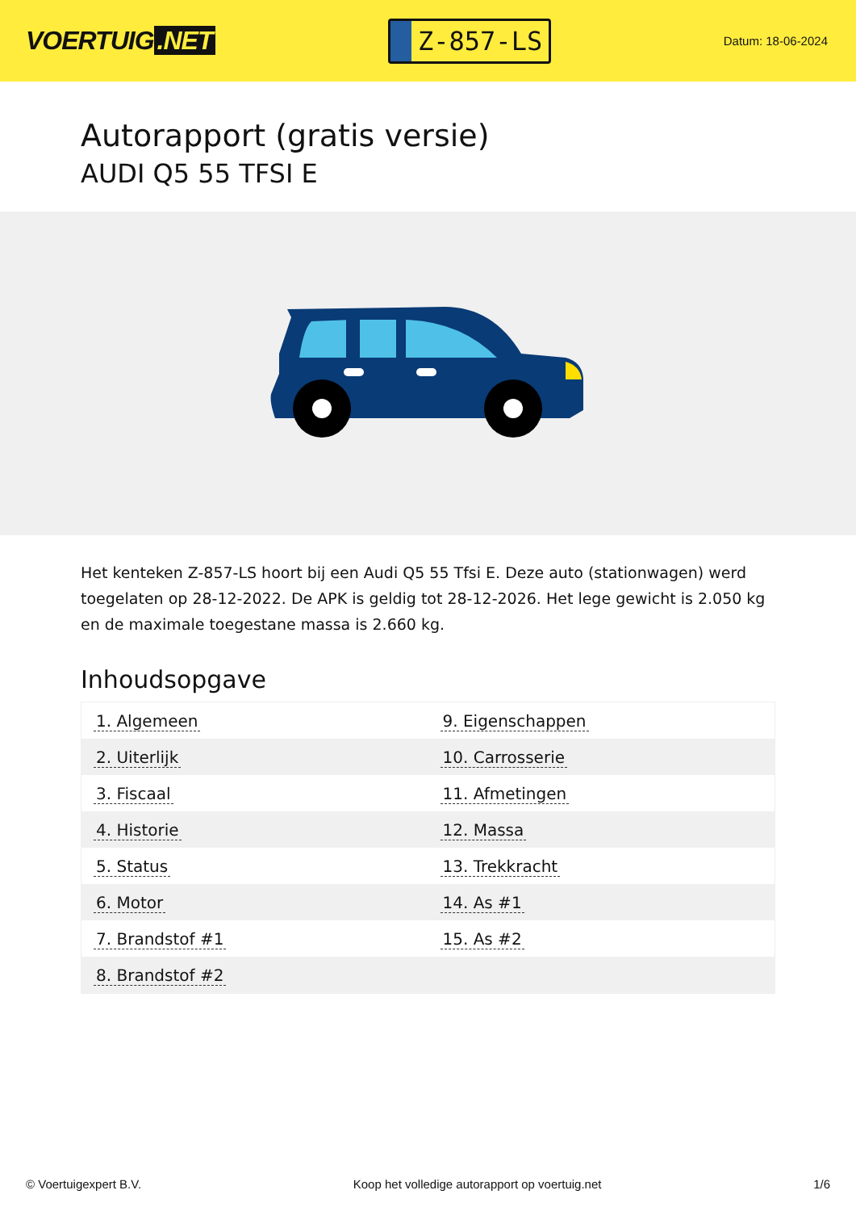VOERTUIG.NET
Z-857-LS
Datum: 18-06-2024
Autorapport (gratis versie)
AUDI Q5 55 TFSI E
Het kenteken Z-857-LS hoort bij een Audi Q5 55 Tfsi E. Deze auto (stationwagen) werd toegelaten op 28-12-2022. De APK is geldig tot 28-12-2026. Het lege gewicht is 2.050 kg en de maximale toegestane massa is 2.660 kg.
Inhoudsopgave
| 1. Algemeen | 9. Eigenschappen |
| 2. Uiterlijk | 10. Carrosserie |
| 3. Fiscaal | 11. Afmetingen |
| 4. Historie | 12. Massa |
| 5. Status | 13. Trekkracht |
| 6. Motor | 14. As #1 |
| 7. Brandstof #1 | 15. As #2 |
| 8. Brandstof #2 | |
© Voertuigexpert B.V. Koop het volledige autorapport op voertuig.net
1/6